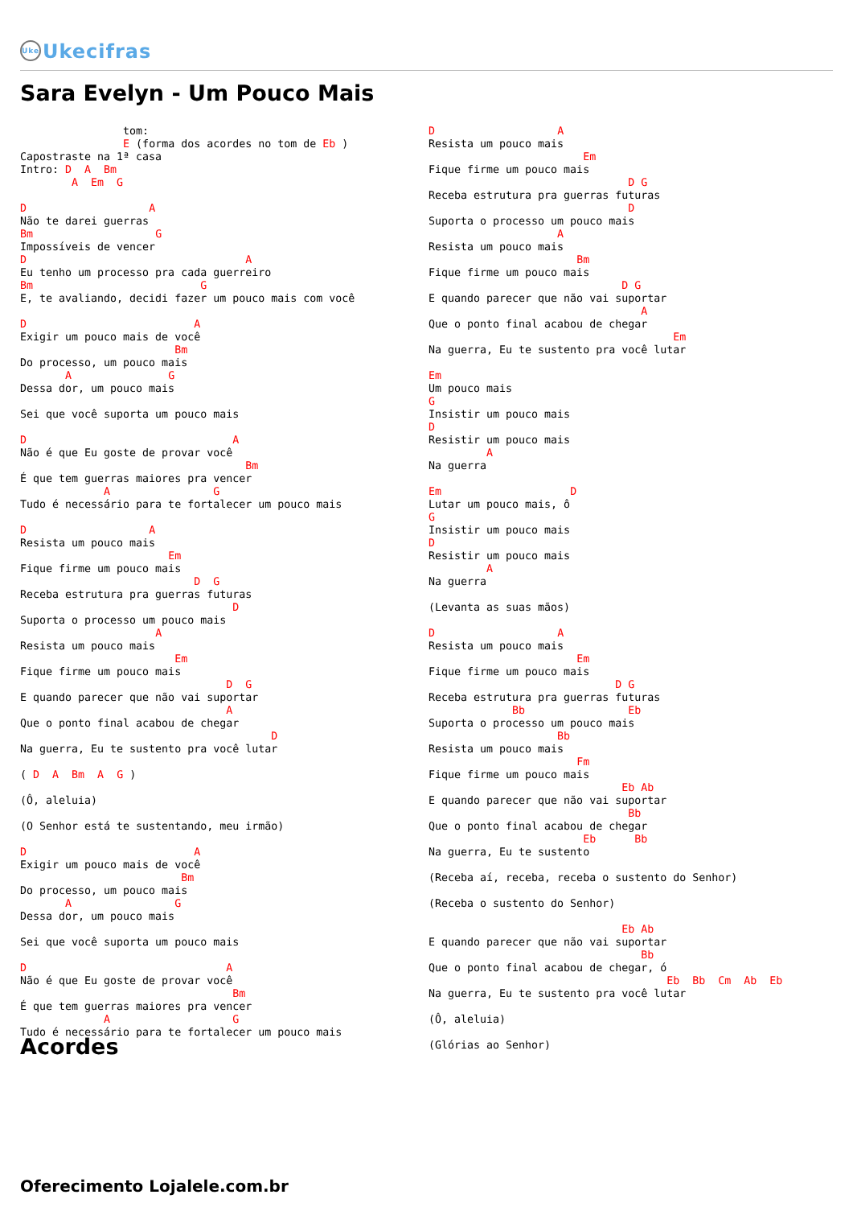Uke Ukecifras
Sara Evelyn - Um Pouco Mais
                tom:
                E (forma dos acordes no tom de Eb )
Capostraste na 1ª casa
Intro: D  A  Bm
        A  Em  G

D                   A
Não te darei guerras
Bm                   G
Impossíveis de vencer
D                                  A
Eu tenho um processo pra cada guerreiro
Bm                          G
E, te avaliando, decidi fazer um pouco mais com você

D                          A
Exigir um pouco mais de você
                        Bm
Do processo, um pouco mais
       A               G
Dessa dor, um pouco mais

Sei que você suporta um pouco mais

D                                A
Não é que Eu goste de provar você
                                   Bm
É que tem guerras maiores pra vencer
             A                G
Tudo é necessário para te fortalecer um pouco mais

D                   A
Resista um pouco mais
                       Em
Fique firme um pouco mais
                           D  G
Receba estrutura pra guerras futuras
                                 D
Suporta o processo um pouco mais
                     A
Resista um pouco mais
                        Em
Fique firme um pouco mais
                                D  G
E quando parecer que não vai suportar
                                A
Que o ponto final acabou de chegar
                                       D
Na guerra, Eu te sustento pra você lutar

( D  A  Bm  A  G )

(Ô, aleluia)

(O Senhor está te sustentando, meu irmão)

D                          A
Exigir um pouco mais de você
                         Bm
Do processo, um pouco mais
       A                G
Dessa dor, um pouco mais

Sei que você suporta um pouco mais

D                               A
Não é que Eu goste de provar você
                                 Bm
É que tem guerras maiores pra vencer
             A                   G
Tudo é necessário para te fortalecer um pouco mais
Acordes
D                   A
Resista um pouco mais
                        Em
Fique firme um pouco mais
                               D G
Receba estrutura pra guerras futuras
                               D
Suporta o processo um pouco mais
                    A
Resista um pouco mais
                       Bm
Fique firme um pouco mais
                              D G
E quando parecer que não vai suportar
                                 A
Que o ponto final acabou de chegar
                                      Em
Na guerra, Eu te sustento pra você lutar

Em
Um pouco mais
G
Insistir um pouco mais
D
Resistir um pouco mais
         A
Na guerra

Em                    D
Lutar um pouco mais, ô
G
Insistir um pouco mais
D
Resistir um pouco mais
         A
Na guerra

(Levanta as suas mãos)

D                   A
Resista um pouco mais
                       Em
Fique firme um pouco mais
                             D G
Receba estrutura pra guerras futuras
             Bb                Eb
Suporta o processo um pouco mais
                    Bb
Resista um pouco mais
                       Fm
Fique firme um pouco mais
                              Eb Ab
E quando parecer que não vai suportar
                               Bb
Que o ponto final acabou de chegar
                        Eb      Bb
Na guerra, Eu te sustento

(Receba aí, receba, receba o sustento do Senhor)

(Receba o sustento do Senhor)

                              Eb Ab
E quando parecer que não vai suportar
                                 Bb
Que o ponto final acabou de chegar, ó
                                     Eb  Bb  Cm  Ab  Eb
Na guerra, Eu te sustento pra você lutar

(Ô, aleluia)

(Glórias ao Senhor)
Oferecimento Lojalele.com.br